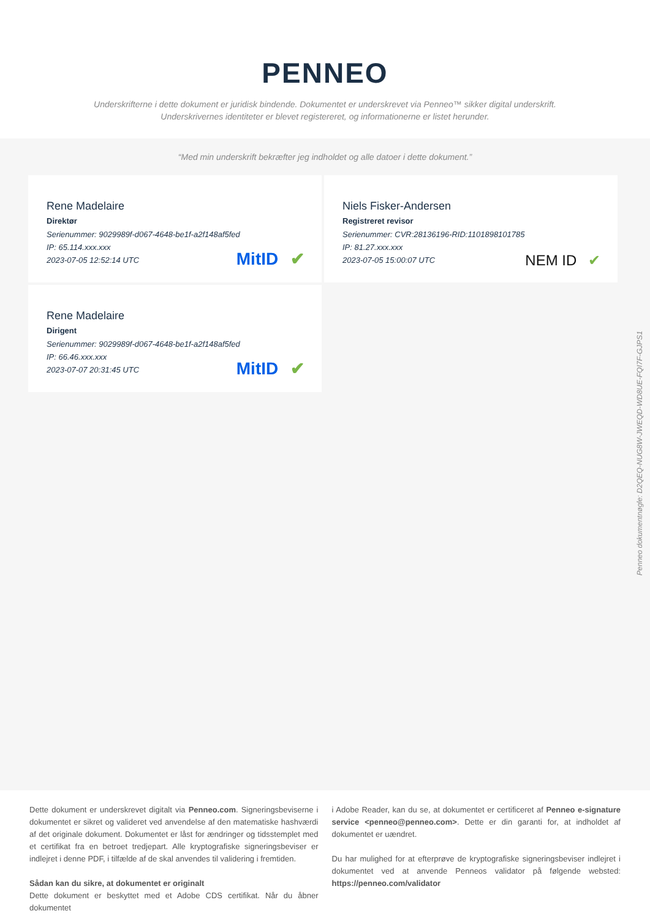PENNEO
Underskrifterne i dette dokument er juridisk bindende. Dokumentet er underskrevet via Penneo™ sikker digital underskrift.
Underskrivernes identiteter er blevet registereret, og informationerne er listet herunder.
“Med min underskrift bekræfter jeg indholdet og alle datoer i dette dokument.”
Rene Madelaire
Direktør
Serienummer: 9029989f-d067-4648-be1f-a2f148af5fed
IP: 65.114.xxx.xxx
2023-07-05 12:52:14 UTC
MitID ✔
Niels Fisker-Andersen
Registreret revisor
Serienummer: CVR:28136196-RID:1101898101785
IP: 81.27.xxx.xxx
2023-07-05 15:00:07 UTC
NEM ID ✔
Rene Madelaire
Dirigent
Serienummer: 9029989f-d067-4648-be1f-a2f148af5fed
IP: 66.46.xxx.xxx
2023-07-07 20:31:45 UTC
MitID ✔
Penneo dokumentnøgle: D2QEQ-NUG8W-JWEQD-WD8UE-FQI7F-GJPS1
Dette dokument er underskrevet digitalt via Penneo.com. Signeringsbeviserne i dokumentet er sikret og valideret ved anvendelse af den matematiske hashværdi af det originale dokument. Dokumentet er låst for ændringer og tidsstemplet med et certifikat fra en betroet tredjepart. Alle kryptografiske signeringsbeviser er indlejret i denne PDF, i tilfælde af de skal anvendes til validering i fremtiden.
Sådan kan du sikre, at dokumentet er originalt
Dette dokument er beskyttet med et Adobe CDS certifikat. Når du åbner dokumentet
i Adobe Reader, kan du se, at dokumentet er certificeret af Penneo e-signature service <penneo@penneo.com>. Dette er din garanti for, at indholdet af dokumentet er uændret.
Du har mulighed for at efterprøve de kryptografiske signeringsbeviser indlejret i dokumentet ved at anvende Penneos validator på følgende websted: https://penneo.com/validator